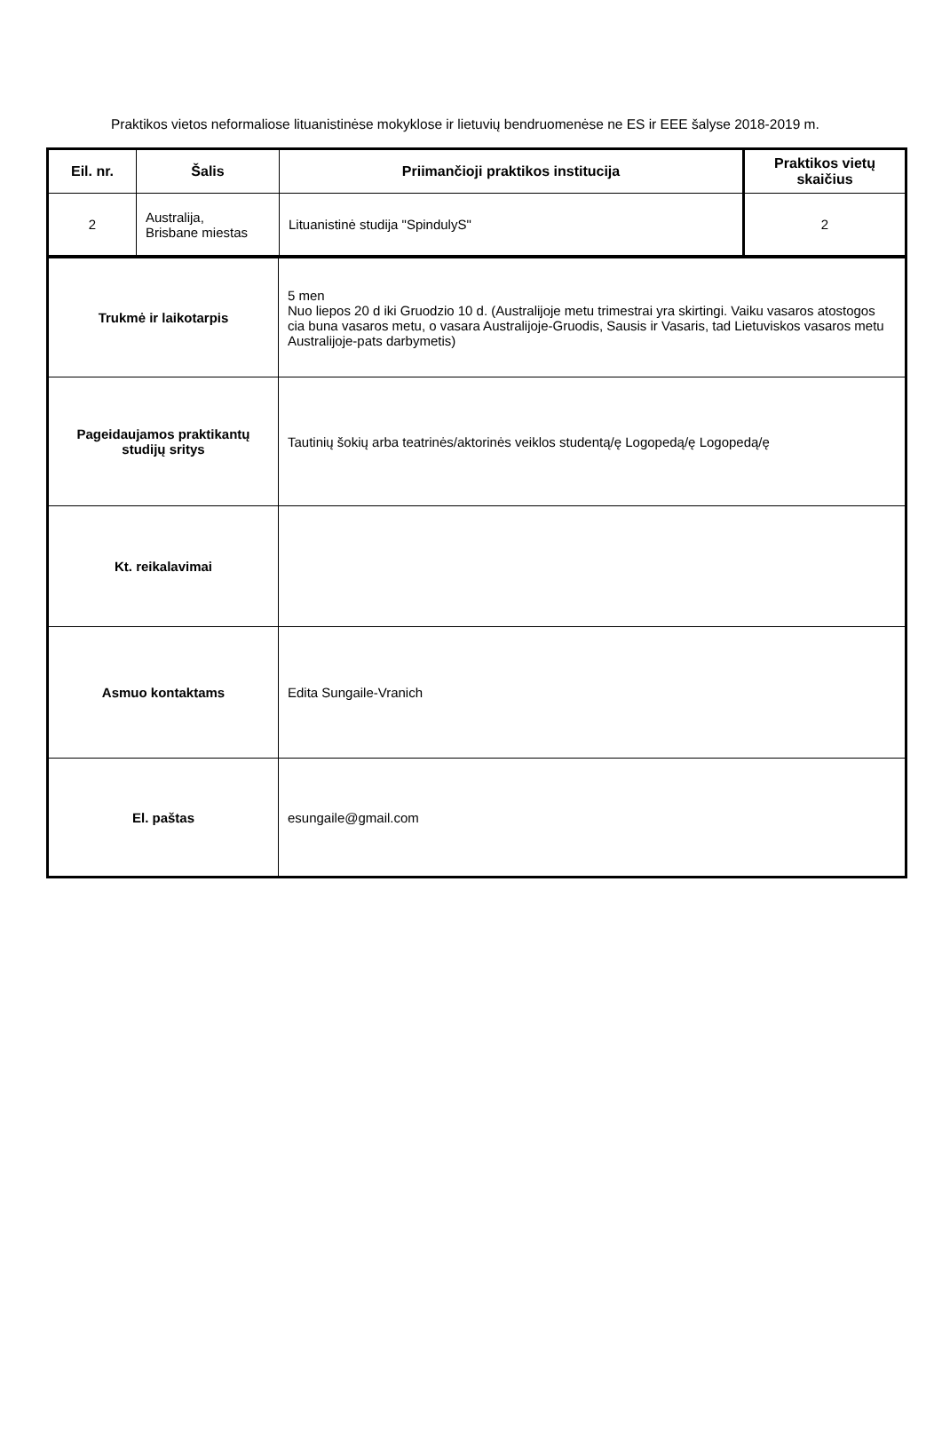Praktikos vietos neformaliose lituanistinėse mokyklose ir lietuvių bendruomenėse ne ES ir EEE šalyse 2018-2019 m.
| Eil. nr. | Šalis | Priimančioji praktikos institucija | Praktikos vietų skaičius |
| --- | --- | --- | --- |
| 2 | Australija, Brisbane miestas | Lituanistinė studija "SpindulyS" | 2 |
| Trukmė ir laikotarpis | 5 men Nuo liepos 20 d iki Gruodzio 10 d. (Australijoje metu trimestrai yra skirtingi. Vaiku vasaros atostogos cia buna vasaros metu, o vasara Australijoje-Gruodis, Sausis ir Vasaris, tad Lietuviskos vasaros metu Australijoje-pats darbymetis) |
| Pageidaujamos praktikantų studijų sritys | Tautinių šokių arba teatrinės/aktorinės veiklos studentą/ę Logopedą/ę Logopedą/ę |
| Kt. reikalavimai | |
| Asmuo kontaktams | Edita Sungaile-Vranich |
| El. paštas | esungaile@gmail.com |